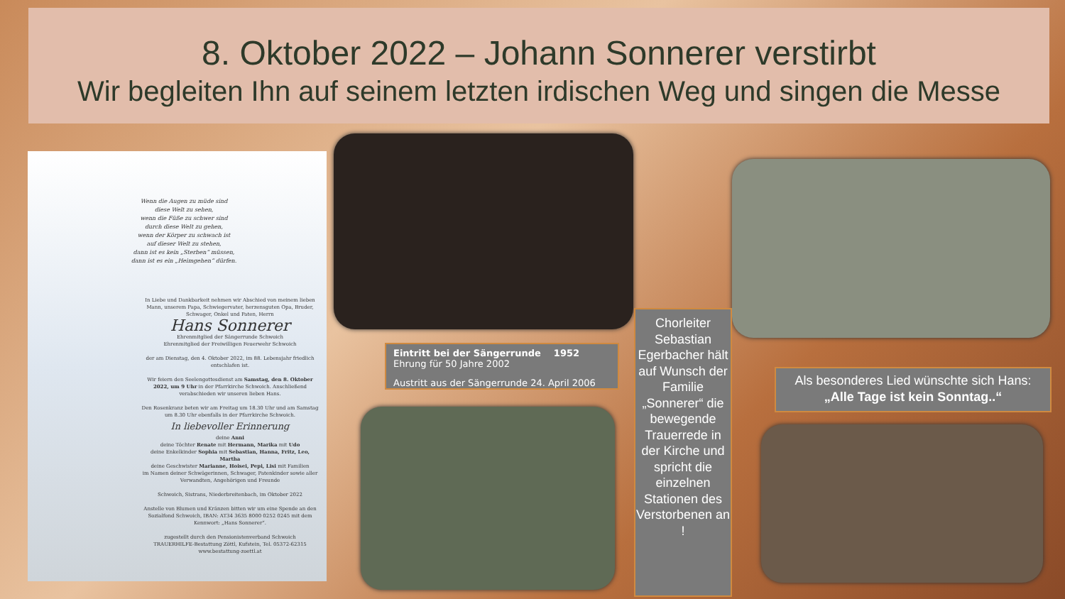8. Oktober 2022 – Johann Sonnerer verstirbt
Wir begleiten Ihn auf seinem letzten irdischen Weg und singen die Messe
Wenn die Augen zu müde sind
diese Welt zu sehen,
wenn die Füße zu schwer sind
durch diese Welt zu gehen,
wenn der Körper zu schwach ist
auf dieser Welt zu stehen,
dann ist es kein „Sterben“ müssen,
dann ist es ein „Heimgehen“ dürfen.
In Liebe und Dankbarkeit nehmen wir Abschied von meinem lieben Mann, unserem Papa, Schwiegervater, herzensguten Opa, Bruder, Schwager, Onkel und Paten, Herrn
Hans Sonnerer
Ehrenmitglied der Sängerrunde Schwoich
Ehrenmitglied der Freiwilligen Feuerwehr Schwoich
der am Dienstag, den 4. Oktober 2022, im 88. Lebensjahr friedlich entschlafen ist.
Wir feiern den Seelengottesdienst am Samstag, den 8. Oktober 2022, um 9 Uhr in der Pfarrkirche Schwoich. Anschließend verabschieden wir unseren lieben Hans.
Den Rosenkranz beten wir am Freitag um 18.30 Uhr und am Samstag um 8.30 Uhr ebenfalls in der Pfarrkirche Schwoich.
In liebevoller Erinnerung
deine Anni
deine Töchter Renate mit Hermann, Marika mit Udo
deine Enkelkinder Sophia mit Sebastian, Hanna, Fritz, Leo, Martha
deine Geschwister Marianne, Hoisei, Pepi, Lisi mit Familien
im Namen deiner Schwägerinnen, Schwager, Patenkinder sowie aller Verwandten, Angehörigen und Freunde
Schwoich, Sistrans, Niederbreitenbach, im Oktober 2022
Anstelle von Blumen und Kränzen bitten wir um eine Spende an den Sozialfond Schwoich, IBAN: AT34 3635 8000 0252 0245 mit dem Kennwort: „Hans Sonnerer“.
zugestellt durch den Pensionistenverband Schwoich
TRAUERHILFE-Bestattung Zöttl, Kufstein, Tel. 05372-62315 www.bestattung-zoettl.at
Eintritt bei der Sängerrunde 1952
Ehrung für 50 Jahre 2002
Austritt aus der Sängerrunde 24. April 2006
Chorleiter Sebastian Egerbacher hält auf Wunsch der Familie „Sonnerer“ die bewegende Trauerrede in der Kirche und spricht die einzelnen Stationen des Verstorbenen an !
Als besonderes Lied wünschte sich Hans:
„Alle Tage ist kein Sonntag..“